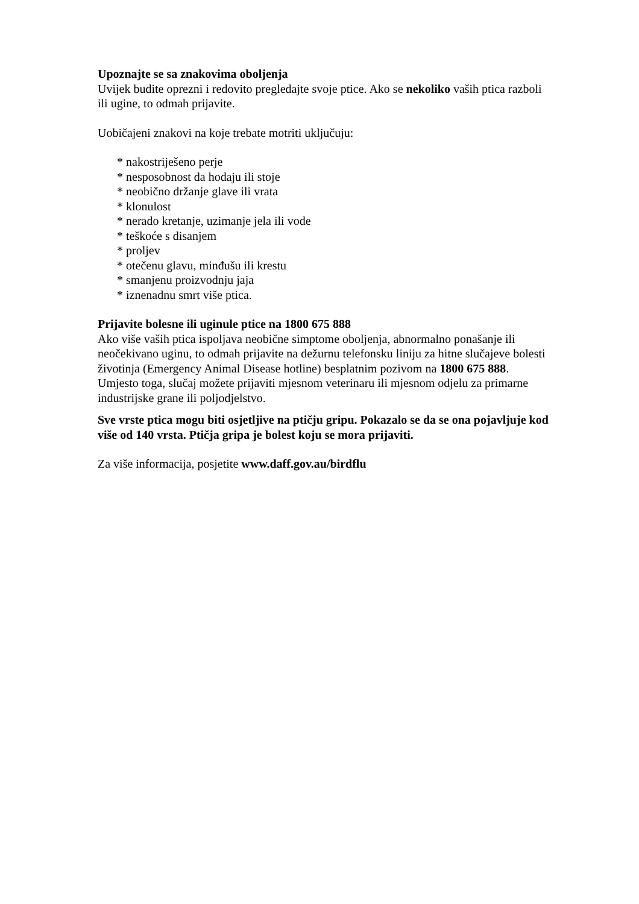Upoznajte se sa znakovima oboljenja
Uvijek budite oprezni i redovito pregledajte svoje ptice. Ako se nekoliko vaših ptica razboli ili ugine, to odmah prijavite.
Uobičajeni znakovi na koje trebate motriti uključuju:
* nakostriješeno perje
* nesposobnost da hodaju ili stoje
* neobično držanje glave ili vrata
* klonulost
* nerado kretanje, uzimanje jela ili vode
* teškoće s disanjem
* proljev
* otečenu glavu, minđušu ili krestu
* smanjenu proizvodnju jaja
* iznenadnu smrt više ptica.
Prijavite bolesne ili uginule ptice na 1800 675 888
Ako više vaših ptica ispoljava neobične simptome oboljenja, abnormalno ponašanje ili neočekivano uginu, to odmah prijavite na dežurnu telefonsku liniju za hitne slučajeve bolesti životinja (Emergency Animal Disease hotline) besplatnim pozivom na 1800 675 888. Umjesto toga, slučaj možete prijaviti mjesnom veterinaru ili mjesnom odjelu za primarne industrijske grane ili poljodjelstvo.
Sve vrste ptica mogu biti osjetljive na ptičju gripu. Pokazalo se da se ona pojavljuje kod više od 140 vrsta. Ptičja gripa je bolest koju se mora prijaviti.
Za više informacija, posjetite www.daff.gov.au/birdflu